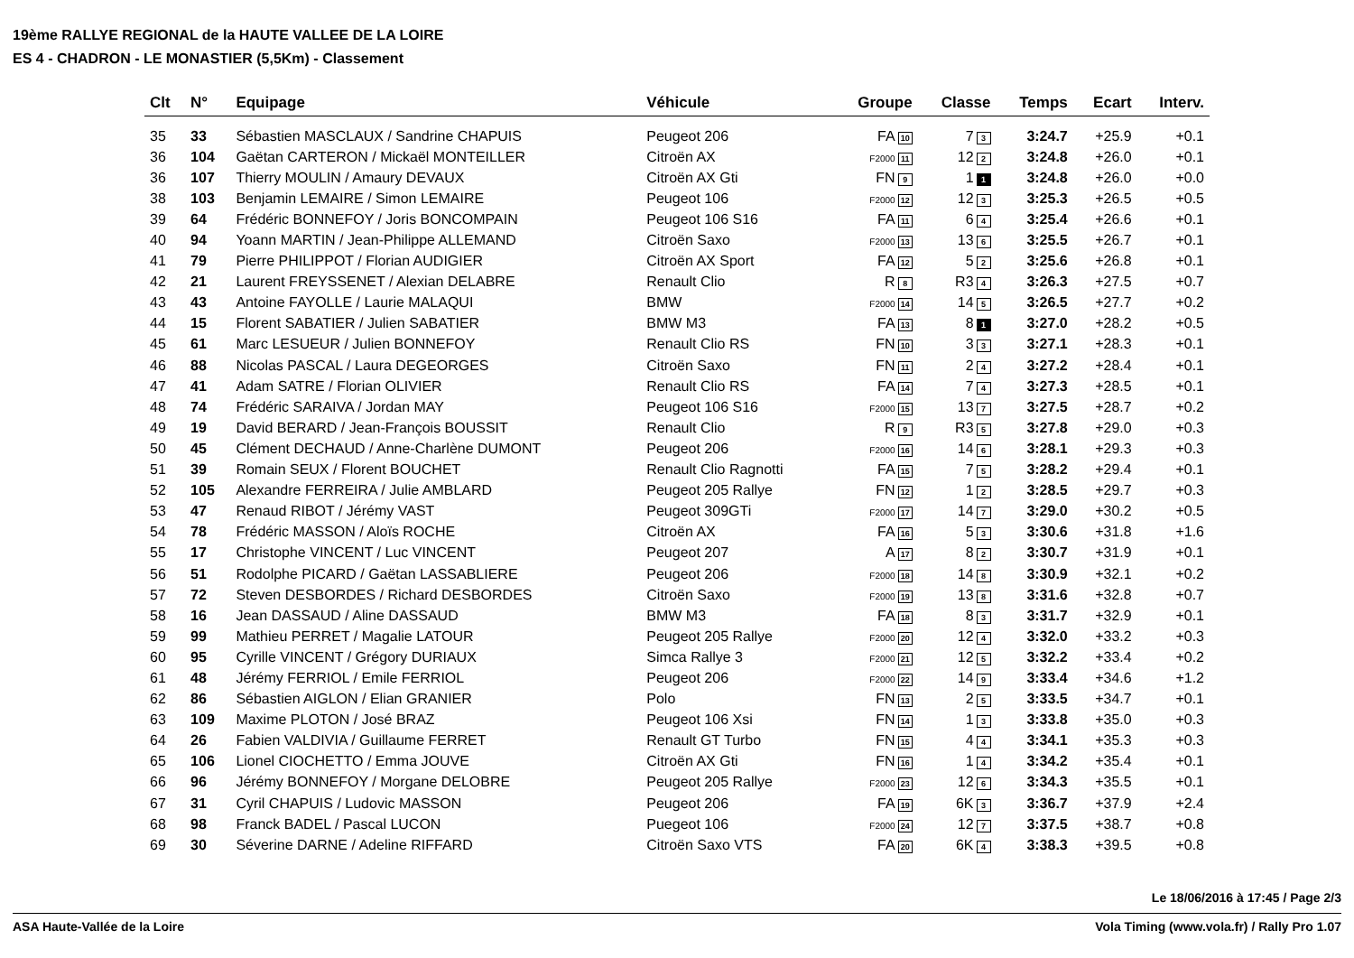19ème RALLYE REGIONAL de la HAUTE VALLEE DE LA LOIRE
ES 4 - CHADRON - LE MONASTIER (5,5Km) - Classement
| Clt | N° | Equipage | Véhicule | Groupe | Classe | Temps | Ecart | Interv. |
| --- | --- | --- | --- | --- | --- | --- | --- | --- |
| 35 | 33 | Sébastien MASCLAUX / Sandrine CHAPUIS | Peugeot 206 | FA 10 | 7 3 | 3:24.7 | +25.9 | +0.1 |
| 36 | 104 | Gaëtan CARTERON / Mickaël MONTEILLER | Citroën AX | F2000 11 | 12 2 | 3:24.8 | +26.0 | +0.1 |
| 36 | 107 | Thierry MOULIN / Amaury DEVAUX | Citroën AX Gti | FN 9 | 1 1 | 3:24.8 | +26.0 | +0.0 |
| 38 | 103 | Benjamin LEMAIRE / Simon LEMAIRE | Peugeot 106 | F2000 12 | 12 3 | 3:25.3 | +26.5 | +0.5 |
| 39 | 64 | Frédéric BONNEFOY / Joris BONCOMPAIN | Peugeot 106 S16 | FA 11 | 6 4 | 3:25.4 | +26.6 | +0.1 |
| 40 | 94 | Yoann MARTIN / Jean-Philippe ALLEMAND | Citroën Saxo | F2000 13 | 13 6 | 3:25.5 | +26.7 | +0.1 |
| 41 | 79 | Pierre PHILIPPOT / Florian AUDIGIER | Citroën AX Sport | FA 12 | 5 2 | 3:25.6 | +26.8 | +0.1 |
| 42 | 21 | Laurent FREYSSENET / Alexian DELABRE | Renault Clio | R 8 | R3 4 | 3:26.3 | +27.5 | +0.7 |
| 43 | 43 | Antoine FAYOLLE / Laurie MALAQUI | BMW | F2000 14 | 14 5 | 3:26.5 | +27.7 | +0.2 |
| 44 | 15 | Florent SABATIER / Julien SABATIER | BMW M3 | FA 13 | 8 1 | 3:27.0 | +28.2 | +0.5 |
| 45 | 61 | Marc LESUEUR / Julien BONNEFOY | Renault Clio RS | FN 10 | 3 3 | 3:27.1 | +28.3 | +0.1 |
| 46 | 88 | Nicolas PASCAL / Laura DEGEORGES | Citroën Saxo | FN 11 | 2 4 | 3:27.2 | +28.4 | +0.1 |
| 47 | 41 | Adam SATRE / Florian OLIVIER | Renault Clio RS | FA 14 | 7 4 | 3:27.3 | +28.5 | +0.1 |
| 48 | 74 | Frédéric SARAIVA / Jordan MAY | Peugeot 106 S16 | F2000 15 | 13 7 | 3:27.5 | +28.7 | +0.2 |
| 49 | 19 | David BERARD / Jean-François BOUSSIT | Renault Clio | R 9 | R3 5 | 3:27.8 | +29.0 | +0.3 |
| 50 | 45 | Clément DECHAUD / Anne-Charlène DUMONT | Peugeot 206 | F2000 16 | 14 6 | 3:28.1 | +29.3 | +0.3 |
| 51 | 39 | Romain SEUX / Florent BOUCHET | Renault Clio Ragnotti | FA 15 | 7 5 | 3:28.2 | +29.4 | +0.1 |
| 52 | 105 | Alexandre FERREIRA / Julie AMBLARD | Peugeot 205 Rallye | FN 12 | 1 2 | 3:28.5 | +29.7 | +0.3 |
| 53 | 47 | Renaud RIBOT / Jérémy VAST | Peugeot 309GTi | F2000 17 | 14 7 | 3:29.0 | +30.2 | +0.5 |
| 54 | 78 | Frédéric MASSON / Aloïs ROCHE | Citroën AX | FA 16 | 5 3 | 3:30.6 | +31.8 | +1.6 |
| 55 | 17 | Christophe VINCENT / Luc VINCENT | Peugeot 207 | A 17 | 8 2 | 3:30.7 | +31.9 | +0.1 |
| 56 | 51 | Rodolphe PICARD / Gaëtan LASSABLIERE | Peugeot 206 | F2000 18 | 14 8 | 3:30.9 | +32.1 | +0.2 |
| 57 | 72 | Steven DESBORDES / Richard DESBORDES | Citroën Saxo | F2000 19 | 13 8 | 3:31.6 | +32.8 | +0.7 |
| 58 | 16 | Jean DASSAUD / Aline DASSAUD | BMW M3 | FA 18 | 8 3 | 3:31.7 | +32.9 | +0.1 |
| 59 | 99 | Mathieu PERRET / Magalie LATOUR | Peugeot 205 Rallye | F2000 20 | 12 4 | 3:32.0 | +33.2 | +0.3 |
| 60 | 95 | Cyrille VINCENT / Grégory DURIAUX | Simca Rallye 3 | F2000 21 | 12 5 | 3:32.2 | +33.4 | +0.2 |
| 61 | 48 | Jérémy FERRIOL / Emile FERRIOL | Peugeot 206 | F2000 22 | 14 9 | 3:33.4 | +34.6 | +1.2 |
| 62 | 86 | Sébastien AIGLON / Elian GRANIER | Polo | FN 13 | 2 5 | 3:33.5 | +34.7 | +0.1 |
| 63 | 109 | Maxime PLOTON / José BRAZ | Peugeot 106 Xsi | FN 14 | 1 3 | 3:33.8 | +35.0 | +0.3 |
| 64 | 26 | Fabien VALDIVIA / Guillaume FERRET | Renault GT Turbo | FN 15 | 4 4 | 3:34.1 | +35.3 | +0.3 |
| 65 | 106 | Lionel CIOCHETTO / Emma JOUVE | Citroën AX Gti | FN 16 | 1 4 | 3:34.2 | +35.4 | +0.1 |
| 66 | 96 | Jérémy BONNEFOY / Morgane DELOBRE | Peugeot 205 Rallye | F2000 23 | 12 6 | 3:34.3 | +35.5 | +0.1 |
| 67 | 31 | Cyril CHAPUIS / Ludovic MASSON | Peugeot 206 | FA 19 | 6K 3 | 3:36.7 | +37.9 | +2.4 |
| 68 | 98 | Franck BADEL / Pascal LUCON | Puegeot 106 | F2000 24 | 12 7 | 3:37.5 | +38.7 | +0.8 |
| 69 | 30 | Séverine DARNE / Adeline RIFFARD | Citroën Saxo VTS | FA 20 | 6K 4 | 3:38.3 | +39.5 | +0.8 |
Le 18/06/2016 à 17:45 / Page 2/3
ASA Haute-Vallée de la Loire Vola Timing (www.vola.fr) / Rally Pro 1.07